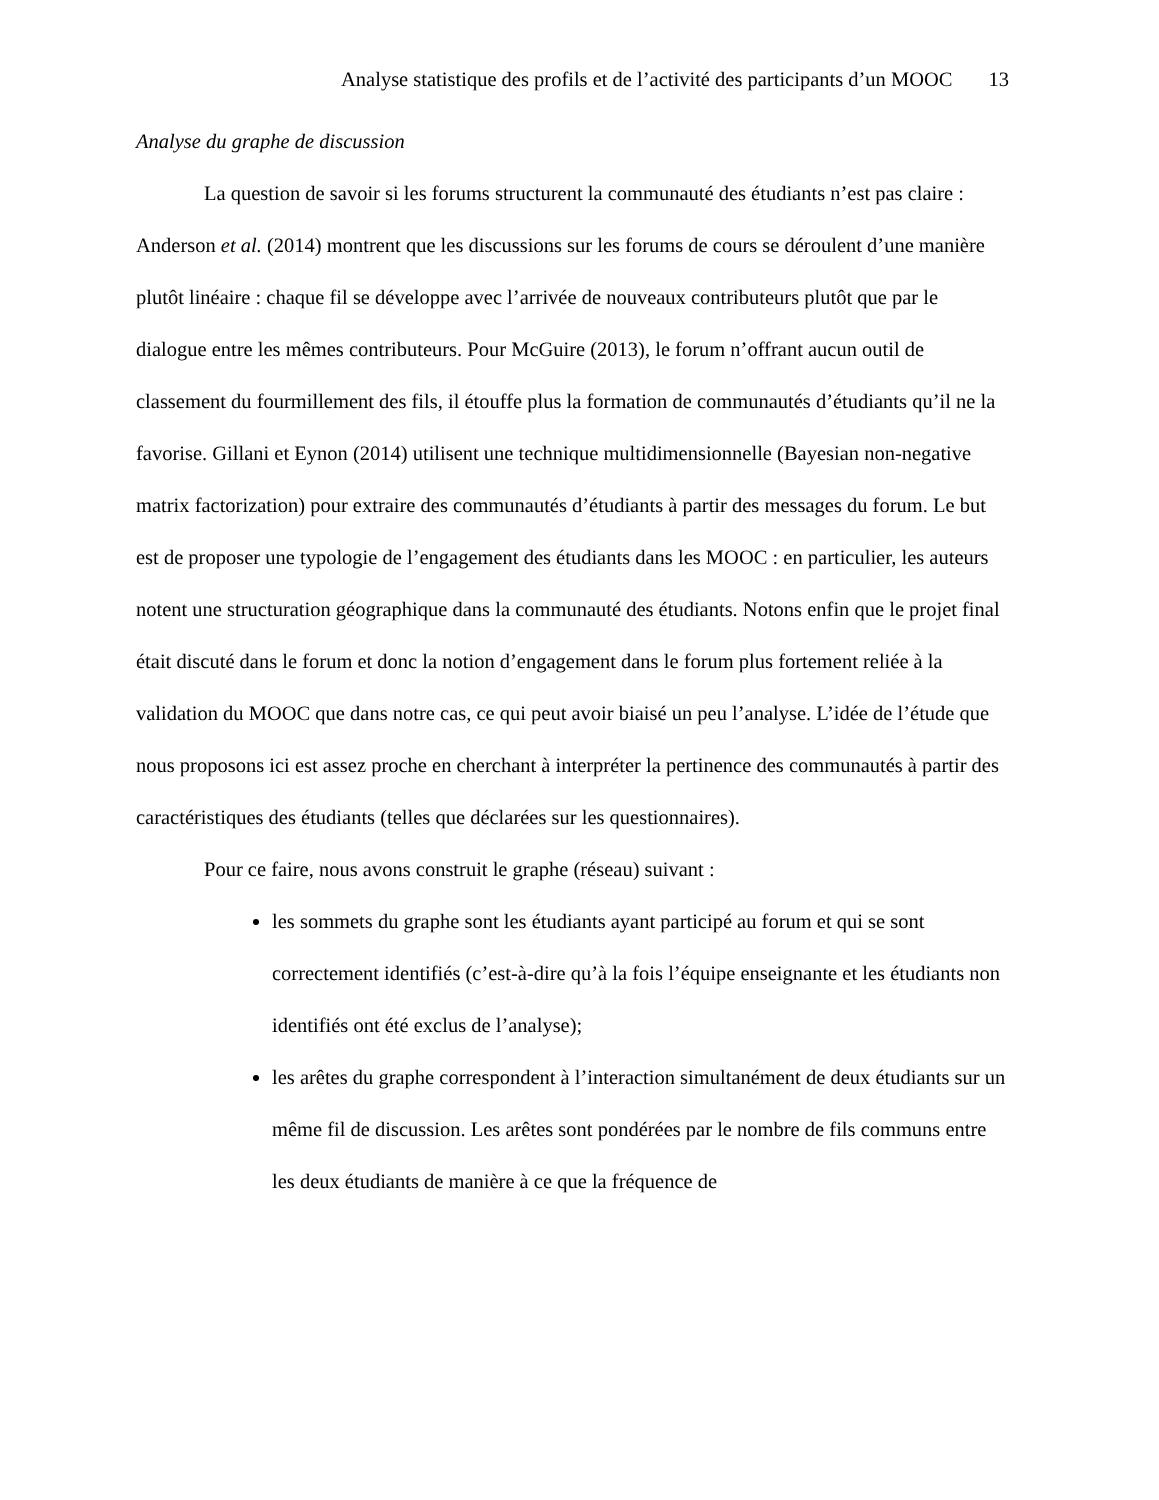Analyse statistique des profils et de l’activité des participants d’un MOOC 13
Analyse du graphe de discussion
La question de savoir si les forums structurent la communauté des étudiants n’est pas claire : Anderson et al. (2014) montrent que les discussions sur les forums de cours se déroulent d’une manière plutôt linéaire : chaque fil se développe avec l’arrivée de nouveaux contributeurs plutôt que par le dialogue entre les mêmes contributeurs. Pour McGuire (2013), le forum n’offrant aucun outil de classement du fourmillement des fils, il étouffe plus la formation de communautés d’étudiants qu’il ne la favorise. Gillani et Eynon (2014) utilisent une technique multidimensionnelle (Bayesian non-negative matrix factorization) pour extraire des communautés d’étudiants à partir des messages du forum. Le but est de proposer une typologie de l’engagement des étudiants dans les MOOC : en particulier, les auteurs notent une structuration géographique dans la communauté des étudiants. Notons enfin que le projet final était discuté dans le forum et donc la notion d’engagement dans le forum plus fortement reliée à la validation du MOOC que dans notre cas, ce qui peut avoir biaisé un peu l’analyse. L’idée de l’étude que nous proposons ici est assez proche en cherchant à interpréter la pertinence des communautés à partir des caractéristiques des étudiants (telles que déclarées sur les questionnaires).
Pour ce faire, nous avons construit le graphe (réseau) suivant :
les sommets du graphe sont les étudiants ayant participé au forum et qui se sont correctement identifiés (c’est-à-dire qu’à la fois l’équipe enseignante et les étudiants non identifiés ont été exclus de l’analyse);
les arêtes du graphe correspondent à l’interaction simultanément de deux étudiants sur un même fil de discussion. Les arêtes sont pondérées par le nombre de fils communs entre les deux étudiants de manière à ce que la fréquence de